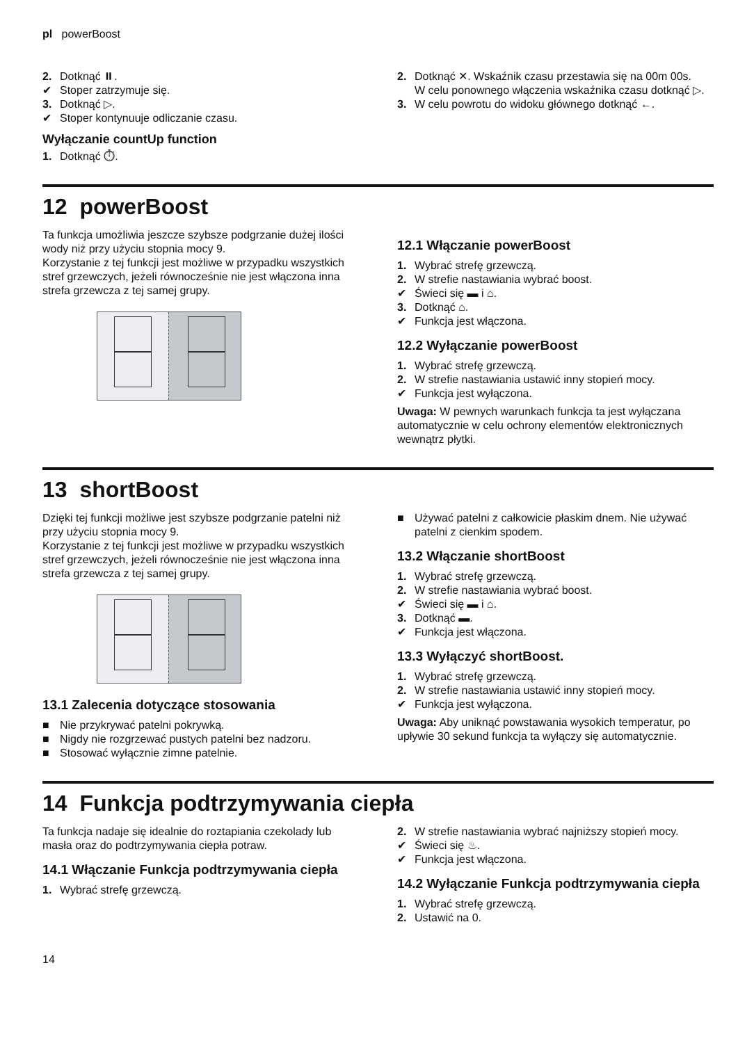pl powerBoost
2. Dotknąć ⏸.
✔ Stoper zatrzymuje się.
3. Dotknąć ▷.
✔ Stoper kontynuuje odliczanie czasu.
Wyłączanie countUp function
1. Dotknąć ⏱.
2. Dotknąć ✕. Wskaźnik czasu przestawia się na 00m 00s.
W celu ponownego włączenia wskaźnika czasu dotknąć ▷.
3. W celu powrotu do widoku głównego dotknąć ←.
12 powerBoost
Ta funkcja umożliwia jeszcze szybsze podgrzanie dużej ilości wody niż przy użyciu stopnia mocy 9.
Korzystanie z tej funkcji jest możliwe w przypadku wszystkich stref grzewczych, jeżeli równocześnie nie jest włączona inna strefa grzewcza z tej samej grupy.
12.1 Włączanie powerBoost
1. Wybrać strefę grzewczą.
2. W strefie nastawiania wybrać boost.
✔ Świeci się ▬ i ⌂.
3. Dotknąć ⌂.
✔ Funkcja jest włączona.
12.2 Wyłączanie powerBoost
1. Wybrać strefę grzewczą.
2. W strefie nastawiania ustawić inny stopień mocy.
✔ Funkcja jest wyłączona.
Uwaga: W pewnych warunkach funkcja ta jest wyłączana automatycznie w celu ochrony elementów elektronicznych wewnątrz płytki.
13 shortBoost
Dzięki tej funkcji możliwe jest szybsze podgrzanie patelni niż przy użyciu stopnia mocy 9.
Korzystanie z tej funkcji jest możliwe w przypadku wszystkich stref grzewczych, jeżeli równocześnie nie jest włączona inna strefa grzewcza z tej samej grupy.
13.1 Zalecenia dotyczące stosowania
■ Nie przykrywać patelni pokrywką.
■ Nigdy nie rozgrzewać pustych patelni bez nadzoru.
■ Stosować wyłącznie zimne patelnie.
■ Używać patelni z całkowicie płaskim dnem. Nie używać patelni z cienkim spodem.
13.2 Włączanie shortBoost
1. Wybrać strefę grzewczą.
2. W strefie nastawiania wybrać boost.
✔ Świeci się ▬ i ⌂.
3. Dotknąć ▬.
✔ Funkcja jest włączona.
13.3 Wyłączyć shortBoost.
1. Wybrać strefę grzewczą.
2. W strefie nastawiania ustawić inny stopień mocy.
✔ Funkcja jest wyłączona.
Uwaga: Aby uniknąć powstawania wysokich temperatur, po upływie 30 sekund funkcja ta wyłączy się automatycznie.
14 Funkcja podtrzymywania ciepła
Ta funkcja nadaje się idealnie do roztapiania czekolady lub masła oraz do podtrzymywania ciepła potraw.
14.1 Włączanie Funkcja podtrzymywania ciepła
1. Wybrać strefę grzewczą.
2. W strefie nastawiania wybrać najniższy stopień mocy.
✔ Świeci się ♨.
✔ Funkcja jest włączona.
14.2 Wyłączanie Funkcja podtrzymywania ciepła
1. Wybrać strefę grzewczą.
2. Ustawić na 0.
14